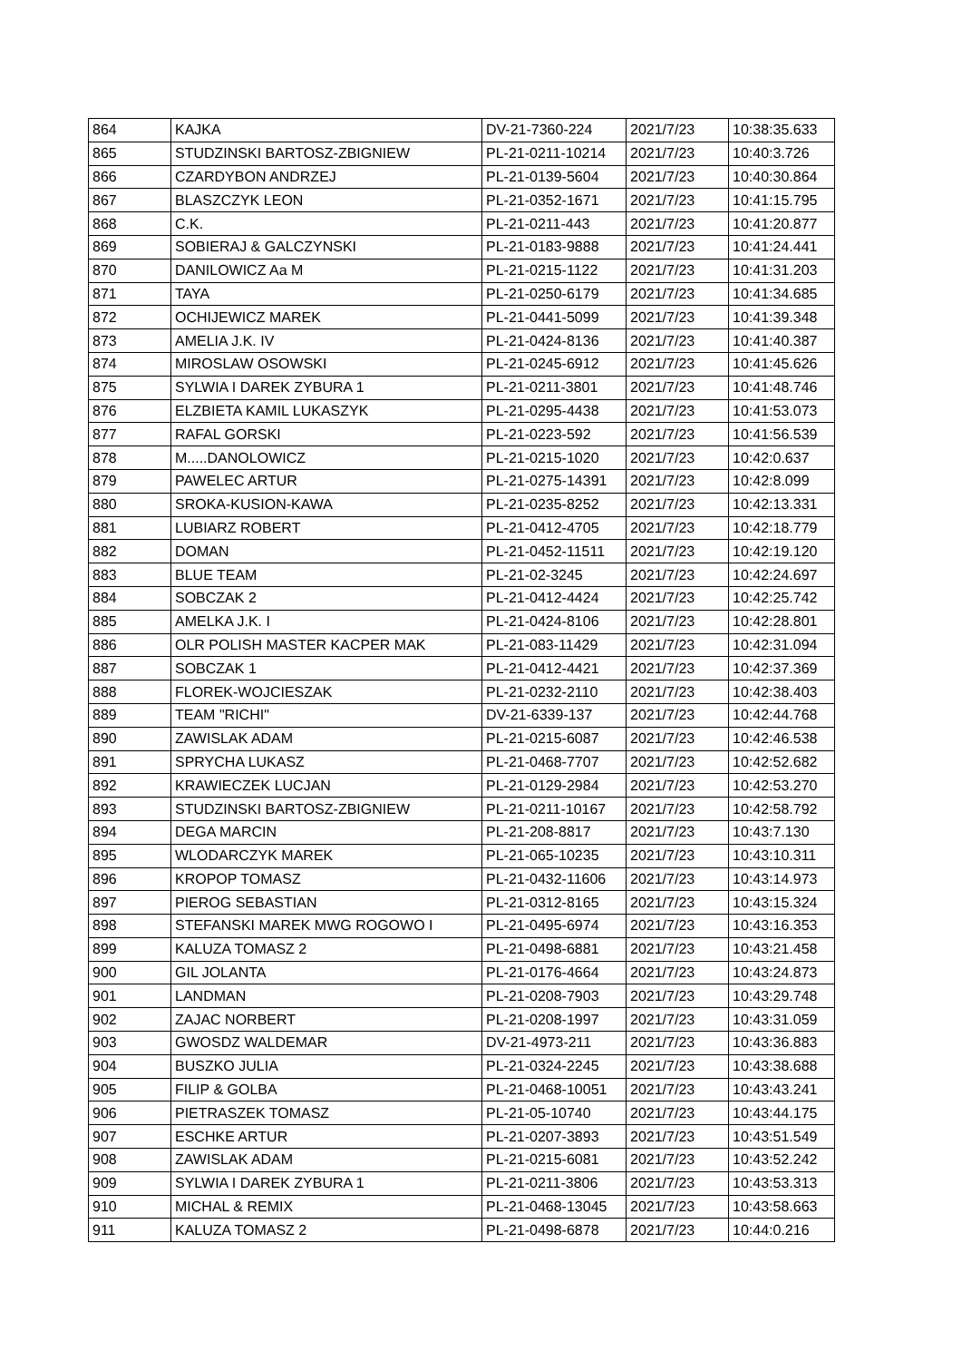| 864 | KAJKA | DV-21-7360-224 | 2021/7/23 | 10:38:35.633 |
| 865 | STUDZINSKI BARTOSZ-ZBIGNIEW | PL-21-0211-10214 | 2021/7/23 | 10:40:3.726 |
| 866 | CZARDYBON ANDRZEJ | PL-21-0139-5604 | 2021/7/23 | 10:40:30.864 |
| 867 | BLASZCZYK LEON | PL-21-0352-1671 | 2021/7/23 | 10:41:15.795 |
| 868 | C.K. | PL-21-0211-443 | 2021/7/23 | 10:41:20.877 |
| 869 | SOBIERAJ & GALCZYNSKI | PL-21-0183-9888 | 2021/7/23 | 10:41:24.441 |
| 870 | DANILOWICZ Aa M | PL-21-0215-1122 | 2021/7/23 | 10:41:31.203 |
| 871 | TAYA | PL-21-0250-6179 | 2021/7/23 | 10:41:34.685 |
| 872 | OCHIJEWICZ MAREK | PL-21-0441-5099 | 2021/7/23 | 10:41:39.348 |
| 873 | AMELIA J.K. IV | PL-21-0424-8136 | 2021/7/23 | 10:41:40.387 |
| 874 | MIROSLAW OSOWSKI | PL-21-0245-6912 | 2021/7/23 | 10:41:45.626 |
| 875 | SYLWIA I DAREK ZYBURA 1 | PL-21-0211-3801 | 2021/7/23 | 10:41:48.746 |
| 876 | ELZBIETA KAMIL LUKASZYK | PL-21-0295-4438 | 2021/7/23 | 10:41:53.073 |
| 877 | RAFAL GORSKI | PL-21-0223-592 | 2021/7/23 | 10:41:56.539 |
| 878 | M.....DANOLOWICZ | PL-21-0215-1020 | 2021/7/23 | 10:42:0.637 |
| 879 | PAWELEC ARTUR | PL-21-0275-14391 | 2021/7/23 | 10:42:8.099 |
| 880 | SROKA-KUSION-KAWA | PL-21-0235-8252 | 2021/7/23 | 10:42:13.331 |
| 881 | LUBIARZ ROBERT | PL-21-0412-4705 | 2021/7/23 | 10:42:18.779 |
| 882 | DOMAN | PL-21-0452-11511 | 2021/7/23 | 10:42:19.120 |
| 883 | BLUE TEAM | PL-21-02-3245 | 2021/7/23 | 10:42:24.697 |
| 884 | SOBCZAK 2 | PL-21-0412-4424 | 2021/7/23 | 10:42:25.742 |
| 885 | AMELKA J.K. I | PL-21-0424-8106 | 2021/7/23 | 10:42:28.801 |
| 886 | OLR POLISH MASTER KACPER MAK | PL-21-083-11429 | 2021/7/23 | 10:42:31.094 |
| 887 | SOBCZAK 1 | PL-21-0412-4421 | 2021/7/23 | 10:42:37.369 |
| 888 | FLOREK-WOJCIESZAK | PL-21-0232-2110 | 2021/7/23 | 10:42:38.403 |
| 889 | TEAM "RICHI" | DV-21-6339-137 | 2021/7/23 | 10:42:44.768 |
| 890 | ZAWISLAK ADAM | PL-21-0215-6087 | 2021/7/23 | 10:42:46.538 |
| 891 | SPRYCHA LUKASZ | PL-21-0468-7707 | 2021/7/23 | 10:42:52.682 |
| 892 | KRAWIECZEK LUCJAN | PL-21-0129-2984 | 2021/7/23 | 10:42:53.270 |
| 893 | STUDZINSKI BARTOSZ-ZBIGNIEW | PL-21-0211-10167 | 2021/7/23 | 10:42:58.792 |
| 894 | DEGA MARCIN | PL-21-208-8817 | 2021/7/23 | 10:43:7.130 |
| 895 | WLODARCZYK MAREK | PL-21-065-10235 | 2021/7/23 | 10:43:10.311 |
| 896 | KROPOP TOMASZ | PL-21-0432-11606 | 2021/7/23 | 10:43:14.973 |
| 897 | PIEROG SEBASTIAN | PL-21-0312-8165 | 2021/7/23 | 10:43:15.324 |
| 898 | STEFANSKI MAREK MWG ROGOWO I | PL-21-0495-6974 | 2021/7/23 | 10:43:16.353 |
| 899 | KALUZA TOMASZ 2 | PL-21-0498-6881 | 2021/7/23 | 10:43:21.458 |
| 900 | GIL JOLANTA | PL-21-0176-4664 | 2021/7/23 | 10:43:24.873 |
| 901 | LANDMAN | PL-21-0208-7903 | 2021/7/23 | 10:43:29.748 |
| 902 | ZAJAC NORBERT | PL-21-0208-1997 | 2021/7/23 | 10:43:31.059 |
| 903 | GWOSDZ WALDEMAR | DV-21-4973-211 | 2021/7/23 | 10:43:36.883 |
| 904 | BUSZKO JULIA | PL-21-0324-2245 | 2021/7/23 | 10:43:38.688 |
| 905 | FILIP & GOLBA | PL-21-0468-10051 | 2021/7/23 | 10:43:43.241 |
| 906 | PIETRASZEK TOMASZ | PL-21-05-10740 | 2021/7/23 | 10:43:44.175 |
| 907 | ESCHKE ARTUR | PL-21-0207-3893 | 2021/7/23 | 10:43:51.549 |
| 908 | ZAWISLAK ADAM | PL-21-0215-6081 | 2021/7/23 | 10:43:52.242 |
| 909 | SYLWIA I DAREK ZYBURA 1 | PL-21-0211-3806 | 2021/7/23 | 10:43:53.313 |
| 910 | MICHAL & REMIX | PL-21-0468-13045 | 2021/7/23 | 10:43:58.663 |
| 911 | KALUZA TOMASZ 2 | PL-21-0498-6878 | 2021/7/23 | 10:44:0.216 |